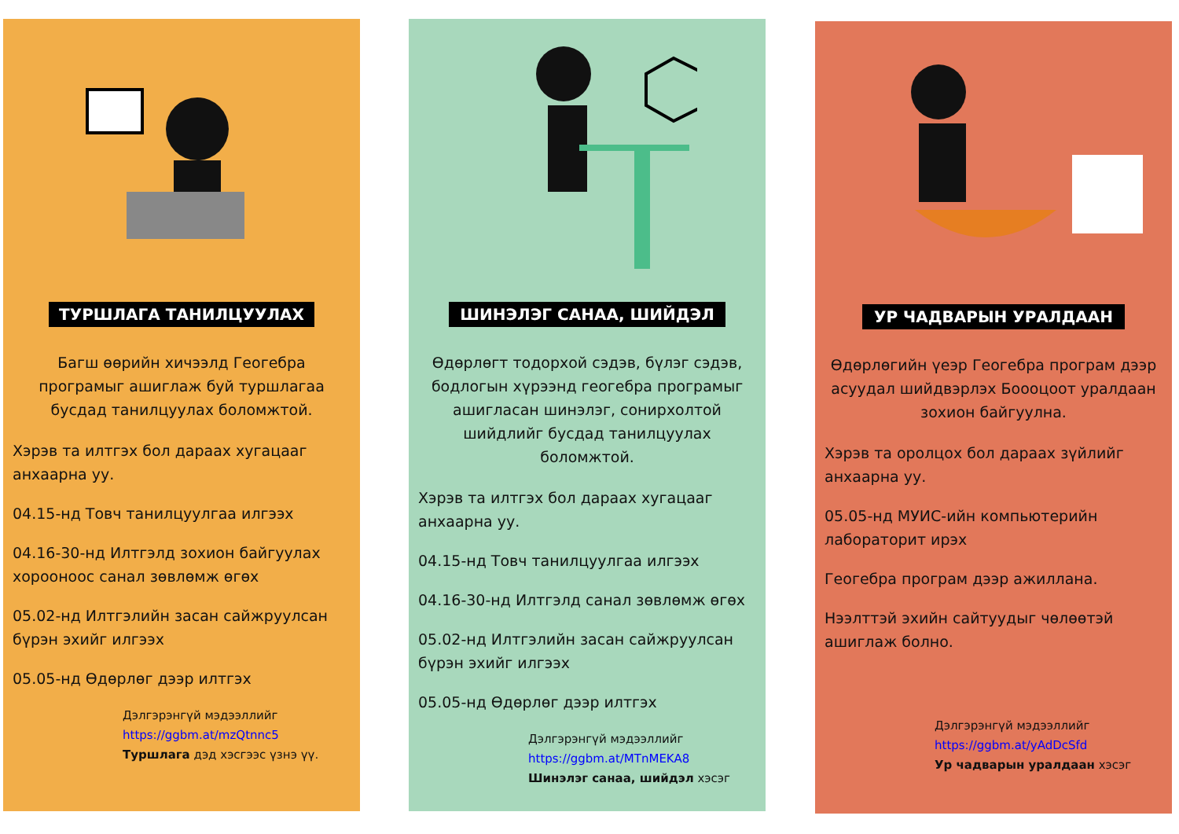ТУРШЛАГА ТАНИЛЦУУЛАХ
Багш өөрийн хичээлд Геогебра програмыг ашиглаж буй туршлагаа бусдад танилцуулах боломжтой.
Хэрэв та илтгэх бол дараах хугацааг анхаарна уу.
04.15-нд Товч танилцуулгаа илгээх
04.16-30-нд Илтгэлд зохион байгуулах хорооноос санал зөвлөмж өгөх
05.02-нд Илтгэлийн засан сайжруулсан бүрэн эхийг илгээх
05.05-нд Өдөрлөг дээр илтгэх
Дэлгэрэнгүй мэдээллийг
https://ggbm.at/mzQtnnc5
Туршлага дэд хэсгээс үзнэ үү.
ШИНЭЛЭГ САНАА, ШИЙДЭЛ
Өдөрлөгт тодорхой сэдэв, бүлэг сэдэв, бодлогын хүрээнд геогебра програмыг ашигласан шинэлэг, сонирхолтой шийдлийг бусдад танилцуулах боломжтой.
Хэрэв та илтгэх бол дараах хугацааг анхаарна уу.
04.15-нд Товч танилцуулгаа илгээх
04.16-30-нд Илтгэлд санал зөвлөмж өгөх
05.02-нд Илтгэлийн засан сайжруулсан бүрэн эхийг илгээх
05.05-нд Өдөрлөг дээр илтгэх
Дэлгэрэнгүй мэдээллийг
https://ggbm.at/MTnMEKA8
Шинэлэг санаа, шийдэл хэсэг
УР ЧАДВАРЫН УРАЛДААН
Өдөрлөгийн үеэр Геогебра програм дээр асуудал шийдвэрлэх Боооцоот уралдаан зохион байгуулна.
Хэрэв та оролцох бол дараах зүйлийг анхаарна уу.
05.05-нд МУИС-ийн компьютерийн лабораторит ирэх
Геогебра програм дээр ажиллана.
Нээлттэй эхийн сайтуудыг чөлөөтэй ашиглаж болно.
Дэлгэрэнгүй мэдээллийг
https://ggbm.at/yAdDcSfd
Ур чадварын уралдаан хэсэг